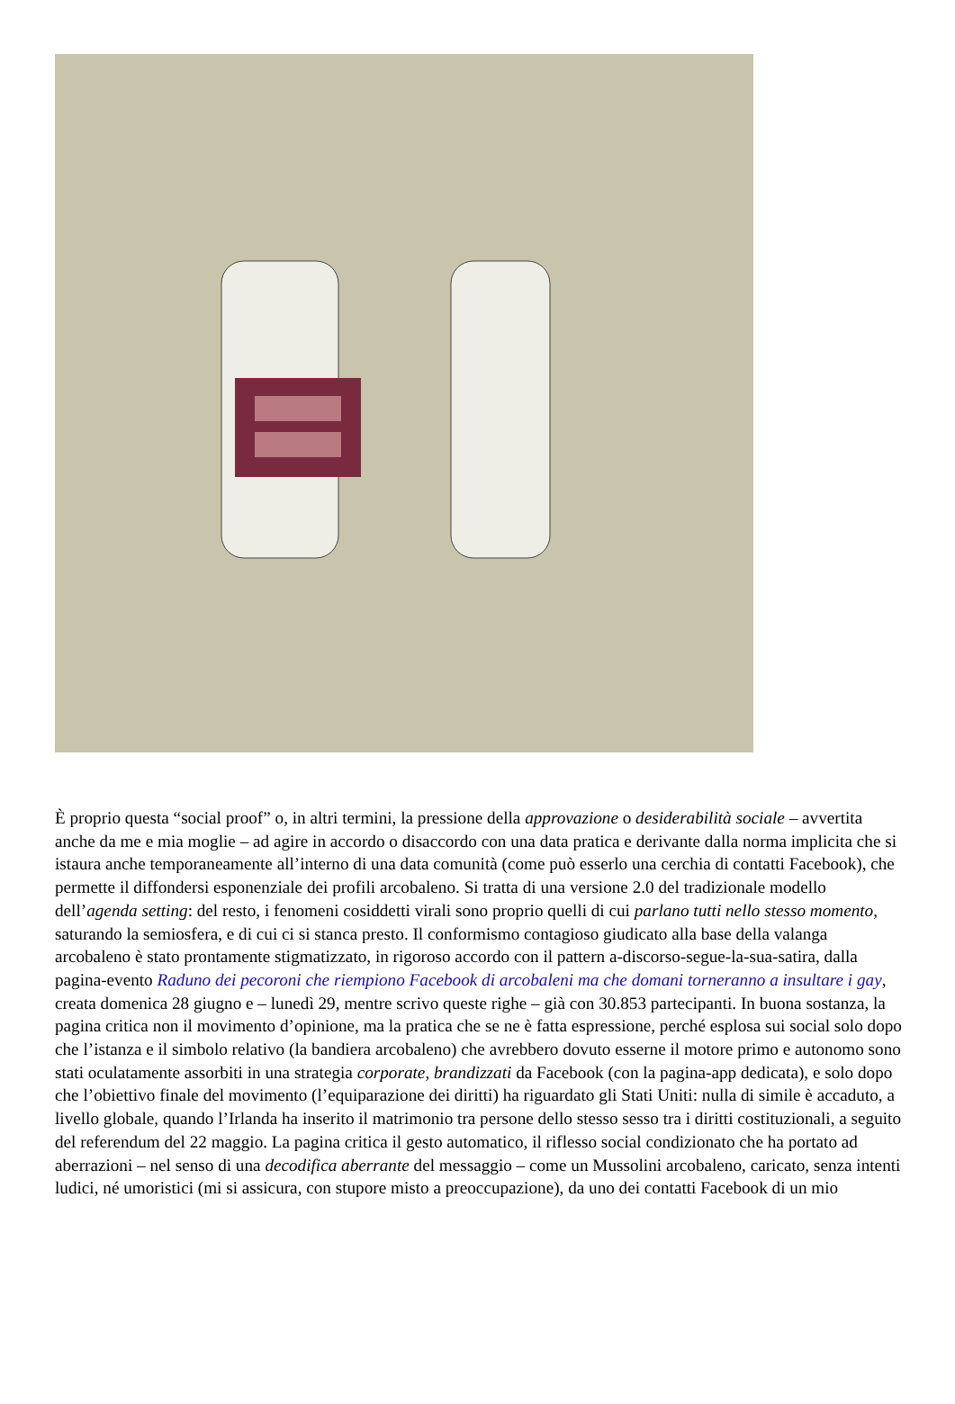È proprio questa “social proof” o, in altri termini, la pressione della approvazione o desiderabilità sociale – avvertita anche da me e mia moglie – ad agire in accordo o disaccordo con una data pratica e derivante dalla norma implicita che si istaura anche temporaneamente all’interno di una data comunità (come può esserlo una cerchia di contatti Facebook), che permette il diffondersi esponenziale dei profili arcobaleno. Si tratta di una versione 2.0 del tradizionale modello dell’agenda setting: del resto, i fenomeni cosiddetti virali sono proprio quelli di cui parlano tutti nello stesso momento, saturando la semiosfera, e di cui ci si stanca presto. Il conformismo contagioso giudicato alla base della valanga arcobaleno è stato prontamente stigmatizzato, in rigoroso accordo con il pattern a-discorso-segue-la-sua-satira, dalla pagina-evento Raduno dei pecoroni che riempiono Facebook di arcobaleni ma che domani torneranno a insultare i gay, creata domenica 28 giugno e – lunedì 29, mentre scrivo queste righe – già con 30.853 partecipanti. In buona sostanza, la pagina critica non il movimento d’opinione, ma la pratica che se ne è fatta espressione, perché esplosa sui social solo dopo che l’istanza e il simbolo relativo (la bandiera arcobaleno) che avrebbero dovuto esserne il motore primo e autonomo sono stati oculatamente assorbiti in una strategia corporate, brandizzati da Facebook (con la pagina-app dedicata), e solo dopo che l’obiettivo finale del movimento (l’equiparazione dei diritti) ha riguardato gli Stati Uniti: nulla di simile è accaduto, a livello globale, quando l’Irlanda ha inserito il matrimonio tra persone dello stesso sesso tra i diritti costituzionali, a seguito del referendum del 22 maggio. La pagina critica il gesto automatico, il riflesso social condizionato che ha portato ad aberrazioni – nel senso di una decodifica aberrante del messaggio – come un Mussolini arcobaleno, caricato, senza intenti ludici, né umoristici (mi si assicura, con stupore misto a preoccupazione), da uno dei contatti Facebook di un mio